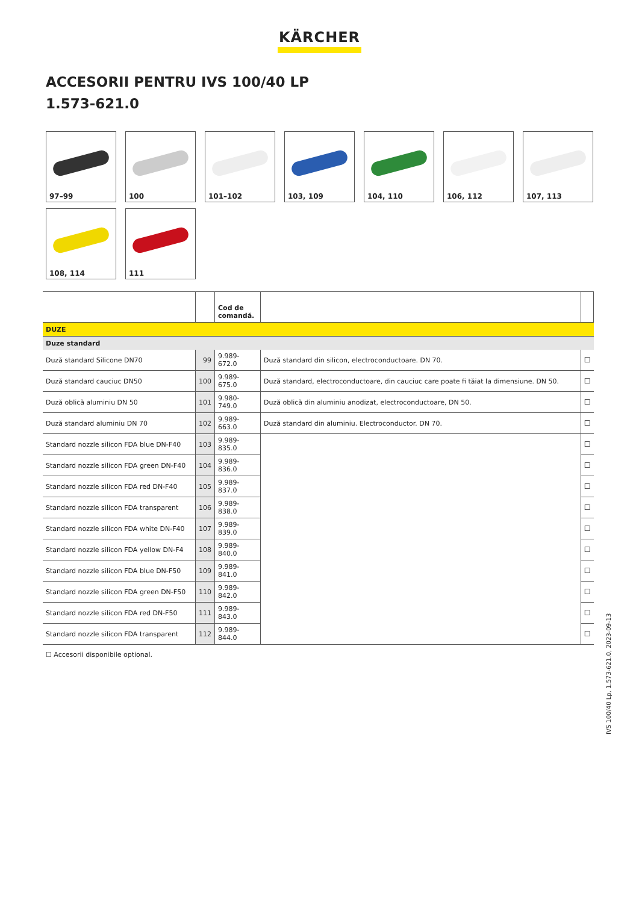KÄRCHER
ACCESORII PENTRU IVS 100/40 LP
1.573-621.0
97–99
100
101–102
103, 109
104, 110
106, 112
107, 113
108, 114
111
| | | Cod de comandă. | | |
| --- | --- | --- | --- | --- |
| DUZE | | | | |
| Duze standard | | | | |
| Duză standard Silicone DN70 | 99 | 9.989-672.0 | Duză standard din silicon, electroconductoare. DN 70. | ☐ |
| Duză standard cauciuc DN50 | 100 | 9.989-675.0 | Duză standard, electroconductoare, din cauciuc care poate fi tăiat la dimensiune. DN 50. | ☐ |
| Duză oblică aluminiu DN 50 | 101 | 9.980-749.0 | Duză oblică din aluminiu anodizat, electroconductoare, DN 50. | ☐ |
| Duză standard aluminiu DN 70 | 102 | 9.989-663.0 | Duză standard din aluminiu. Electroconductor. DN 70. | ☐ |
| Standard nozzle silicon FDA blue DN-F40 | 103 | 9.989-835.0 | | ☐ |
| Standard nozzle silicon FDA green DN-F40 | 104 | 9.989-836.0 | | ☐ |
| Standard nozzle silicon FDA red DN-F40 | 105 | 9.989-837.0 | | ☐ |
| Standard nozzle silicon FDA transparent | 106 | 9.989-838.0 | | ☐ |
| Standard nozzle silicon FDA white DN-F40 | 107 | 9.989-839.0 | | ☐ |
| Standard nozzle silicon FDA yellow DN-F4 | 108 | 9.989-840.0 | | ☐ |
| Standard nozzle silicon FDA blue DN-F50 | 109 | 9.989-841.0 | | ☐ |
| Standard nozzle silicon FDA green DN-F50 | 110 | 9.989-842.0 | | ☐ |
| Standard nozzle silicon FDA red DN-F50 | 111 | 9.989-843.0 | | ☐ |
| Standard nozzle silicon FDA transparent | 112 | 9.989-844.0 | | ☐ |
☐ Accesorii disponibile optional.
IVS 100/40 Lp, 1.573-621.0, 2023-09-13